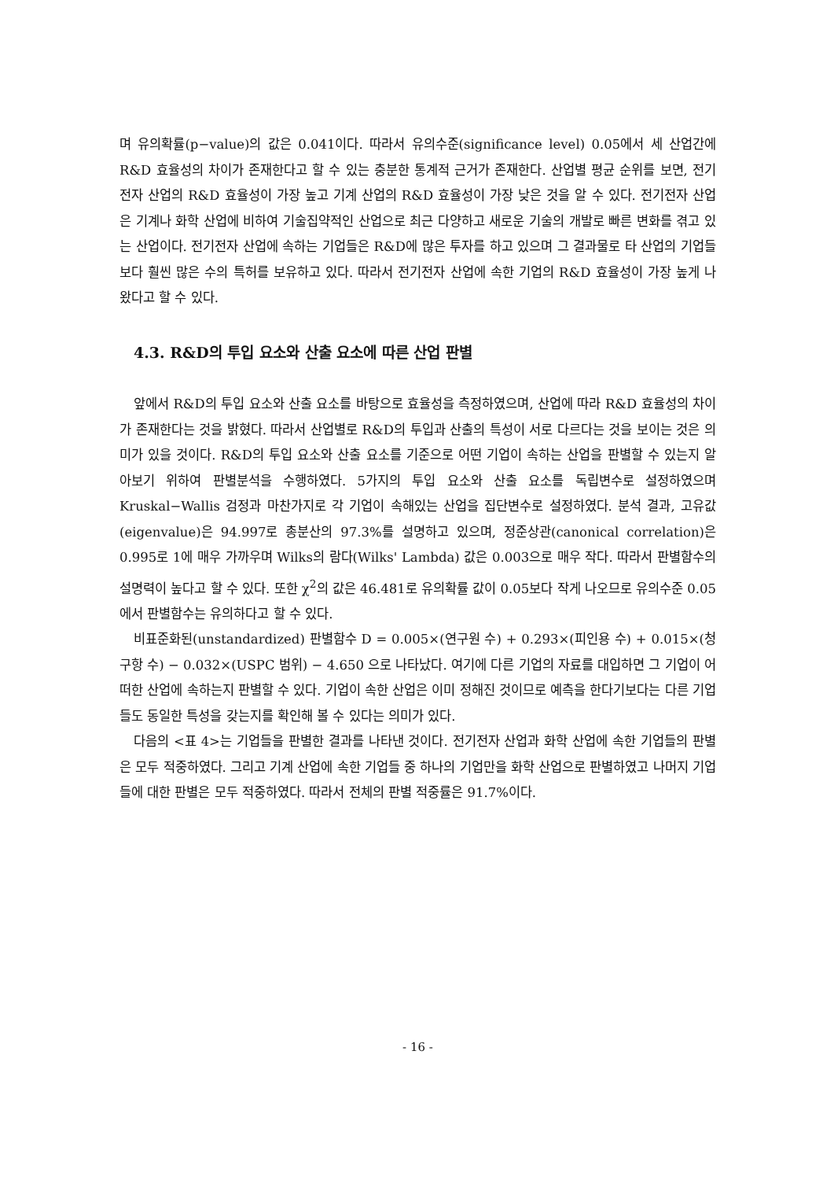며 유의확률(p−value)의 값은 0.041이다. 따라서 유의수준(significance level) 0.05에서 세 산업간에 R&D 효율성의 차이가 존재한다고 할 수 있는 충분한 통계적 근거가 존재한다. 산업별 평균 순위를 보면, 전기전자 산업의 R&D 효율성이 가장 높고 기계 산업의 R&D 효율성이 가장 낮은 것을 알 수 있다. 전기전자 산업은 기계나 화학 산업에 비하여 기술집약적인 산업으로 최근 다양하고 새로운 기술의 개발로 빠른 변화를 겪고 있는 산업이다. 전기전자 산업에 속하는 기업들은 R&D에 많은 투자를 하고 있으며 그 결과물로 타 산업의 기업들보다 훨씬 많은 수의 특허를 보유하고 있다. 따라서 전기전자 산업에 속한 기업의 R&D 효율성이 가장 높게 나왔다고 할 수 있다.
4.3. R&D의 투입 요소와 산출 요소에 따른 산업 판별
앞에서 R&D의 투입 요소와 산출 요소를 바탕으로 효율성을 측정하였으며, 산업에 따라 R&D 효율성의 차이가 존재한다는 것을 밝혔다. 따라서 산업별로 R&D의 투입과 산출의 특성이 서로 다르다는 것을 보이는 것은 의미가 있을 것이다. R&D의 투입 요소와 산출 요소를 기준으로 어떤 기업이 속하는 산업을 판별할 수 있는지 알아보기 위하여 판별분석을 수행하였다. 5가지의 투입 요소와 산출 요소를 독립변수로 설정하였으며 Kruskal−Wallis 검정과 마찬가지로 각 기업이 속해있는 산업을 집단변수로 설정하였다. 분석 결과, 고유값(eigenvalue)은 94.997로 총분산의 97.3%를 설명하고 있으며, 정준상관(canonical correlation)은 0.995로 1에 매우 가까우며 Wilks의 람다(Wilks' Lambda) 값은 0.003으로 매우 작다. 따라서 판별함수의 설명력이 높다고 할 수 있다. 또한 χ<sup>2</sup>의 값은 46.481로 유의확률 값이 0.05보다 작게 나오므로 유의수준 0.05에서 판별함수는 유의하다고 할 수 있다.
비표준화된(unstandardized) 판별함수 D = 0.005×(연구원 수) + 0.293×(피인용 수) + 0.015×(청구항 수) − 0.032×(USPC 범위) − 4.650 으로 나타났다. 여기에 다른 기업의 자료를 대입하면 그 기업이 어떠한 산업에 속하는지 판별할 수 있다. 기업이 속한 산업은 이미 정해진 것이므로 예측을 한다기보다는 다른 기업들도 동일한 특성을 갖는지를 확인해 볼 수 있다는 의미가 있다.
다음의 <표 4>는 기업들을 판별한 결과를 나타낸 것이다. 전기전자 산업과 화학 산업에 속한 기업들의 판별은 모두 적중하였다. 그리고 기계 산업에 속한 기업들 중 하나의 기업만을 화학 산업으로 판별하였고 나머지 기업들에 대한 판별은 모두 적중하였다. 따라서 전체의 판별 적중률은 91.7%이다.
- 16 -